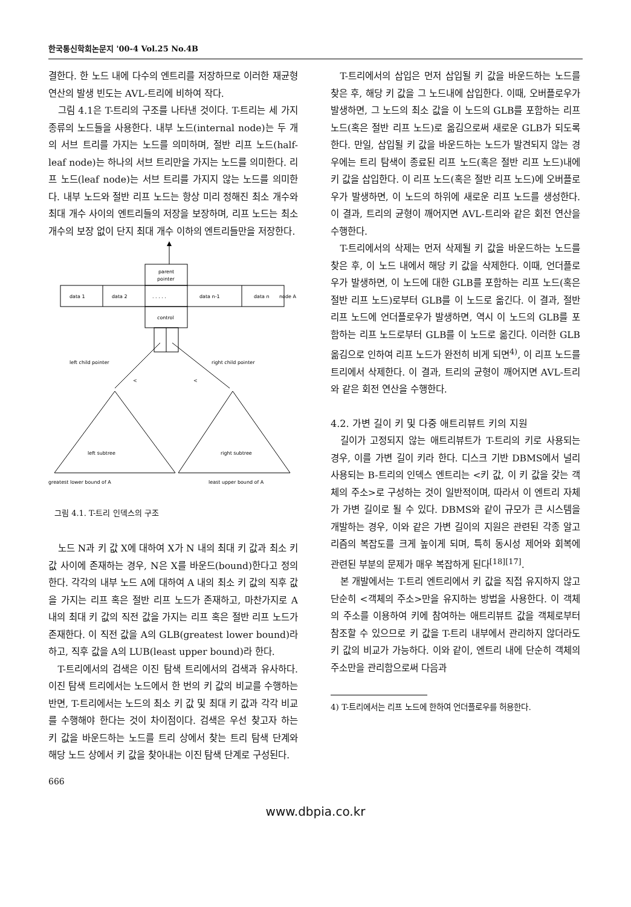한국통신학회논문지 '00-4 Vol.25 No.4B
결한다. 한 노드 내에 다수의 엔트리를 저장하므로 이러한 재균형 연산의 발생 빈도는 AVL-트리에 비하여 작다.
그림 4.1은 T-트리의 구조를 나타낸 것이다. T-트리는 세 가지 종류의 노드들을 사용한다. 내부 노드(internal node)는 두 개의 서브 트리를 가지는 노드를 의미하며, 절반 리프 노드(half-leaf node)는 하나의 서브 트리만을 가지는 노드를 의미한다. 리프 노드(leaf node)는 서브 트리를 가지지 않는 노드를 의미한다. 내부 노드와 절반 리프 노드는 항상 미리 정해진 최소 개수와 최대 개수 사이의 엔트리들의 저장을 보장하며, 리프 노드는 최소 개수의 보장 없이 단지 최대 개수 이하의 엔트리들만을 저장한다.
parent
pointer
data 1
data 2
. . . . .
data n-1
data n
node A
control
left child pointer
right child pointer
<
<
left subtree
right subtree
greatest lower bound of A
least upper bound of A
그림 4.1. T-트리 인덱스의 구조
노드 N과 키 값 X에 대하여 X가 N 내의 최대 키 값과 최소 키 값 사이에 존재하는 경우, N은 X를 바운드(bound)한다고 정의한다. 각각의 내부 노드 A에 대하여 A 내의 최소 키 값의 직후 값을 가지는 리프 혹은 절반 리프 노드가 존재하고, 마찬가지로 A 내의 최대 키 값의 직전 값을 가지는 리프 혹은 절반 리프 노드가 존재한다. 이 직전 값을 A의 GLB(greatest lower bound)라 하고, 직후 값을 A의 LUB(least upper bound)라 한다.
T-트리에서의 검색은 이진 탐색 트리에서의 검색과 유사하다. 이진 탐색 트리에서는 노드에서 한 번의 키 값의 비교를 수행하는 반면, T-트리에서는 노드의 최소 키 값 및 최대 키 값과 각각 비교를 수행해야 한다는 것이 차이점이다. 검색은 우선 찾고자 하는 키 값을 바운드하는 노드를 트리 상에서 찾는 트리 탐색 단계와 해당 노드 상에서 키 값을 찾아내는 이진 탐색 단계로 구성된다.
T-트리에서의 삽입은 먼저 삽입될 키 값을 바운드하는 노드를 찾은 후, 해당 키 값을 그 노드내에 삽입한다. 이때, 오버플로우가 발생하면, 그 노드의 최소 값을 이 노드의 GLB를 포함하는 리프 노드(혹은 절반 리프 노드)로 옮김으로써 새로운 GLB가 되도록 한다. 만일, 삽입될 키 값을 바운드하는 노드가 발견되지 않는 경우에는 트리 탐색이 종료된 리프 노드(혹은 절반 리프 노드)내에 키 값을 삽입한다. 이 리프 노드(혹은 절반 리프 노드)에 오버플로우가 발생하면, 이 노드의 하위에 새로운 리프 노드를 생성한다. 이 결과, 트리의 균형이 깨어지면 AVL-트리와 같은 회전 연산을 수행한다.
T-트리에서의 삭제는 먼저 삭제될 키 값을 바운드하는 노드를 찾은 후, 이 노드 내에서 해당 키 값을 삭제한다. 이때, 언더플로우가 발생하면, 이 노드에 대한 GLB를 포함하는 리프 노드(혹은 절반 리프 노드)로부터 GLB를 이 노드로 옮긴다. 이 결과, 절반 리프 노드에 언더플로우가 발생하면, 역시 이 노드의 GLB를 포함하는 리프 노드로부터 GLB를 이 노드로 옮긴다. 이러한 GLB 옮김으로 인하여 리프 노드가 완전히 비게 되면<sup>4)</sup>, 이 리프 노드를 트리에서 삭제한다. 이 결과, 트리의 균형이 깨어지면 AVL-트리와 같은 회전 연산을 수행한다.
4.2. 가변 길이 키 및 다중 애트리뷰트 키의 지원
길이가 고정되지 않는 애트리뷰트가 T-트리의 키로 사용되는 경우, 이를 가변 길이 키라 한다. 디스크 기반 DBMS에서 널리 사용되는 B-트리의 인덱스 엔트리는 <키 값, 이 키 값을 갖는 객체의 주소>로 구성하는 것이 일반적이며, 따라서 이 엔트리 자체가 가변 길이로 될 수 있다. DBMS와 같이 규모가 큰 시스템을 개발하는 경우, 이와 같은 가변 길이의 지원은 관련된 각종 알고리즘의 복잡도를 크게 높이게 되며, 특히 동시성 제어와 회복에 관련된 부분의 문제가 매우 복잡하게 된다<sup>[18][17]</sup>.
본 개발에서는 T-트리 엔트리에서 키 값을 직접 유지하지 않고 단순히 <객체의 주소>만을 유지하는 방법을 사용한다. 이 객체의 주소를 이용하여 키에 참여하는 애트리뷰트 값을 객체로부터 참조할 수 있으므로 키 값을 T-트리 내부에서 관리하지 않더라도 키 값의 비교가 가능하다. 이와 같이, 엔트리 내에 단순히 객체의 주소만을 관리함으로써 다음과
4) T-트리에서는 리프 노드에 한하여 언더플로우를 허용한다.
666
www.dbpia.co.kr